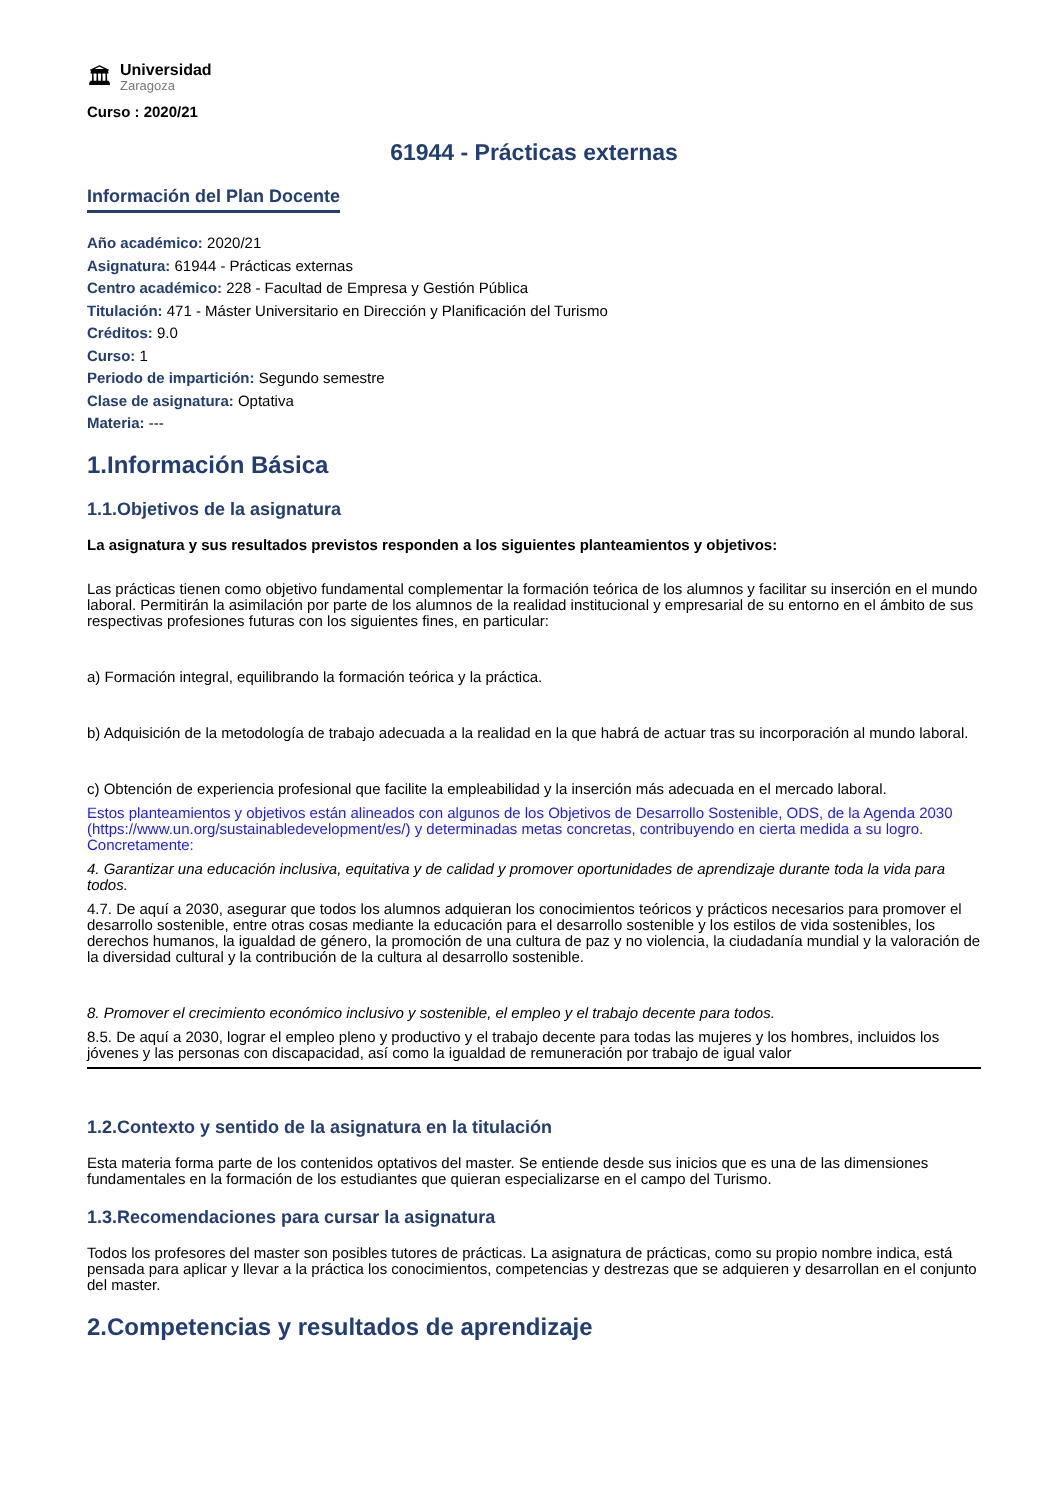🏛
Universidad
Zaragoza
Curso : 2020/21
61944 - Prácticas externas
Información del Plan Docente
Año académico: 2020/21
Asignatura: 61944 - Prácticas externas
Centro académico: 228 - Facultad de Empresa y Gestión Pública
Titulación: 471 - Máster Universitario en Dirección y Planificación del Turismo
Créditos: 9.0
Curso: 1
Periodo de impartición: Segundo semestre
Clase de asignatura: Optativa
Materia: ---
1.Información Básica
1.1.Objetivos de la asignatura
La asignatura y sus resultados previstos responden a los siguientes planteamientos y objetivos:
Las prácticas tienen como objetivo fundamental complementar la formación teórica de los alumnos y facilitar su inserción en el mundo laboral. Permitirán la asimilación por parte de los alumnos de la realidad institucional y empresarial de su entorno en el ámbito de sus respectivas profesiones futuras con los siguientes fines, en particular:
a) Formación integral, equilibrando la formación teórica y la práctica.
b) Adquisición de la metodología de trabajo adecuada a la realidad en la que habrá de actuar tras su incorporación al mundo laboral.
c) Obtención de experiencia profesional que facilite la empleabilidad y la inserción más adecuada en el mercado laboral.
Estos planteamientos y objetivos están alineados con algunos de los Objetivos de Desarrollo Sostenible, ODS, de la Agenda 2030 (https://www.un.org/sustainabledevelopment/es/) y determinadas metas concretas, contribuyendo en cierta medida a su logro. Concretamente:
4. Garantizar una educación inclusiva, equitativa y de calidad y promover oportunidades de aprendizaje durante toda la vida para todos.
4.7. De aquí a 2030, asegurar que todos los alumnos adquieran los conocimientos teóricos y prácticos necesarios para promover el desarrollo sostenible, entre otras cosas mediante la educación para el desarrollo sostenible y los estilos de vida sostenibles, los derechos humanos, la igualdad de género, la promoción de una cultura de paz y no violencia, la ciudadanía mundial y la valoración de la diversidad cultural y la contribución de la cultura al desarrollo sostenible.
8. Promover el crecimiento económico inclusivo y sostenible, el empleo y el trabajo decente para todos.
8.5. De aquí a 2030, lograr el empleo pleno y productivo y el trabajo decente para todas las mujeres y los hombres, incluidos los jóvenes y las personas con discapacidad, así como la igualdad de remuneración por trabajo de igual valor
1.2.Contexto y sentido de la asignatura en la titulación
Esta materia forma parte de los contenidos optativos del master. Se entiende desde sus inicios que es una de las dimensiones fundamentales en la formación de los estudiantes que quieran especializarse en el campo del Turismo.
1.3.Recomendaciones para cursar la asignatura
Todos los profesores del master son posibles tutores de prácticas. La asignatura de prácticas, como su propio nombre indica, está pensada para aplicar y llevar a la práctica los conocimientos, competencias y destrezas que se adquieren y desarrollan en el conjunto del master.
2.Competencias y resultados de aprendizaje